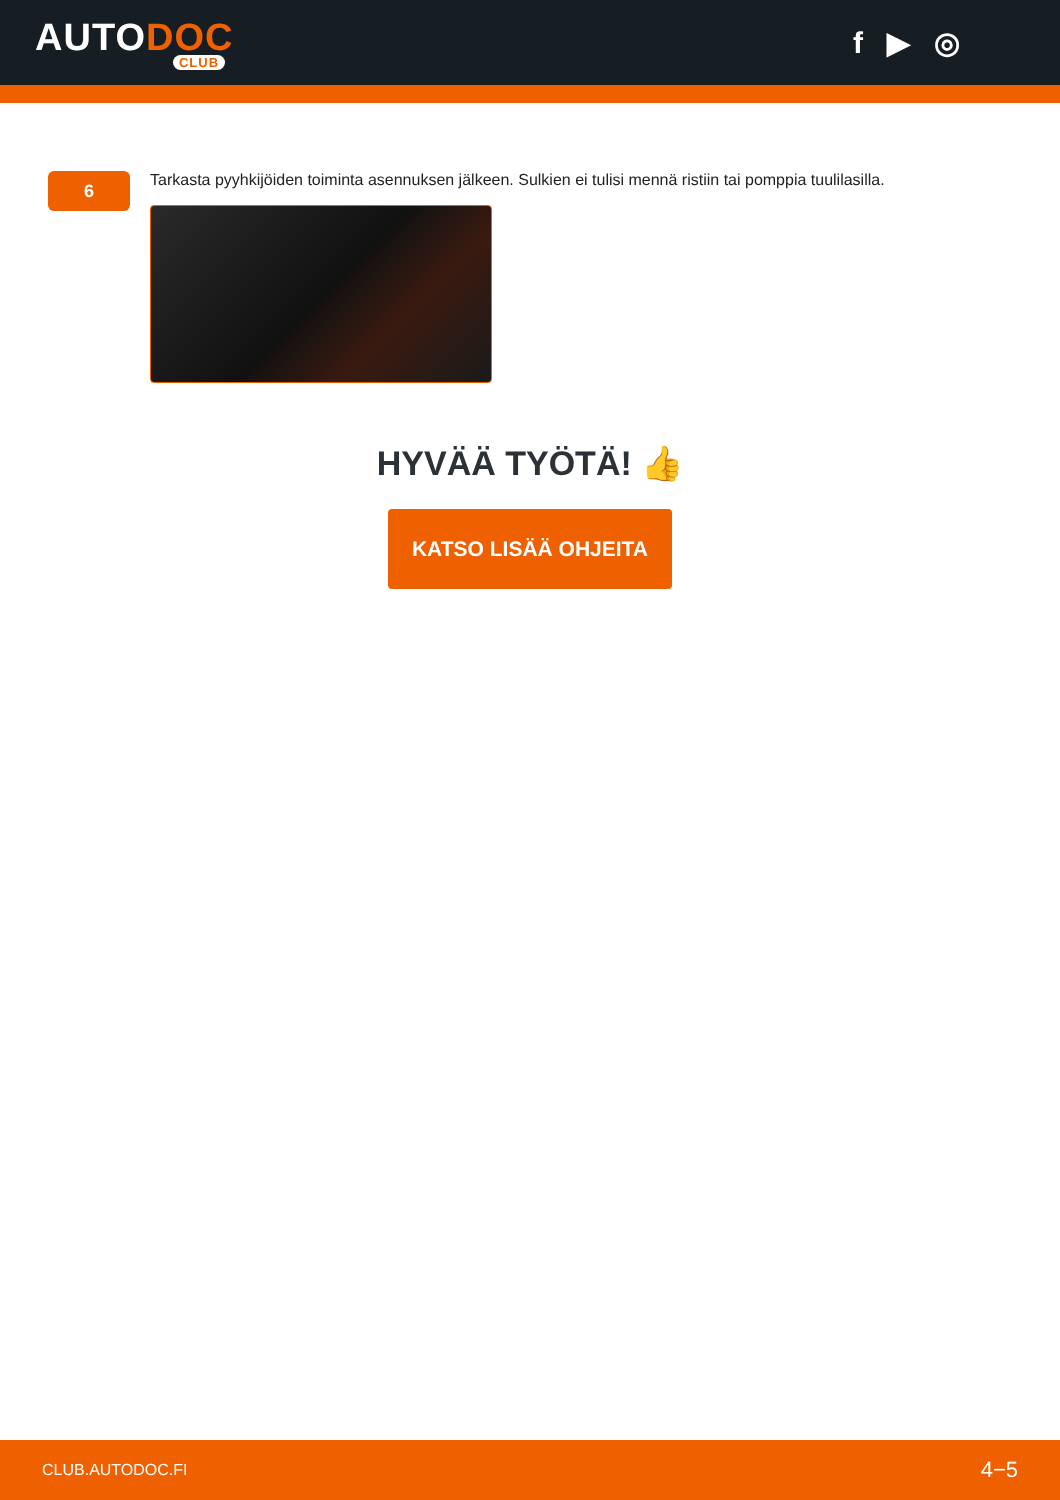AUTODOC
CLUB
f ▶ ◎
6
Tarkasta pyyhkijöiden toiminta asennuksen jälkeen. Sulkien ei tulisi mennä ristiin tai pomppia tuulilasilla.
HYVÄÄ TYÖTÄ! 👍
KATSO LISÄÄ OHJEITA
CLUB.AUTODOC.FI 4−5